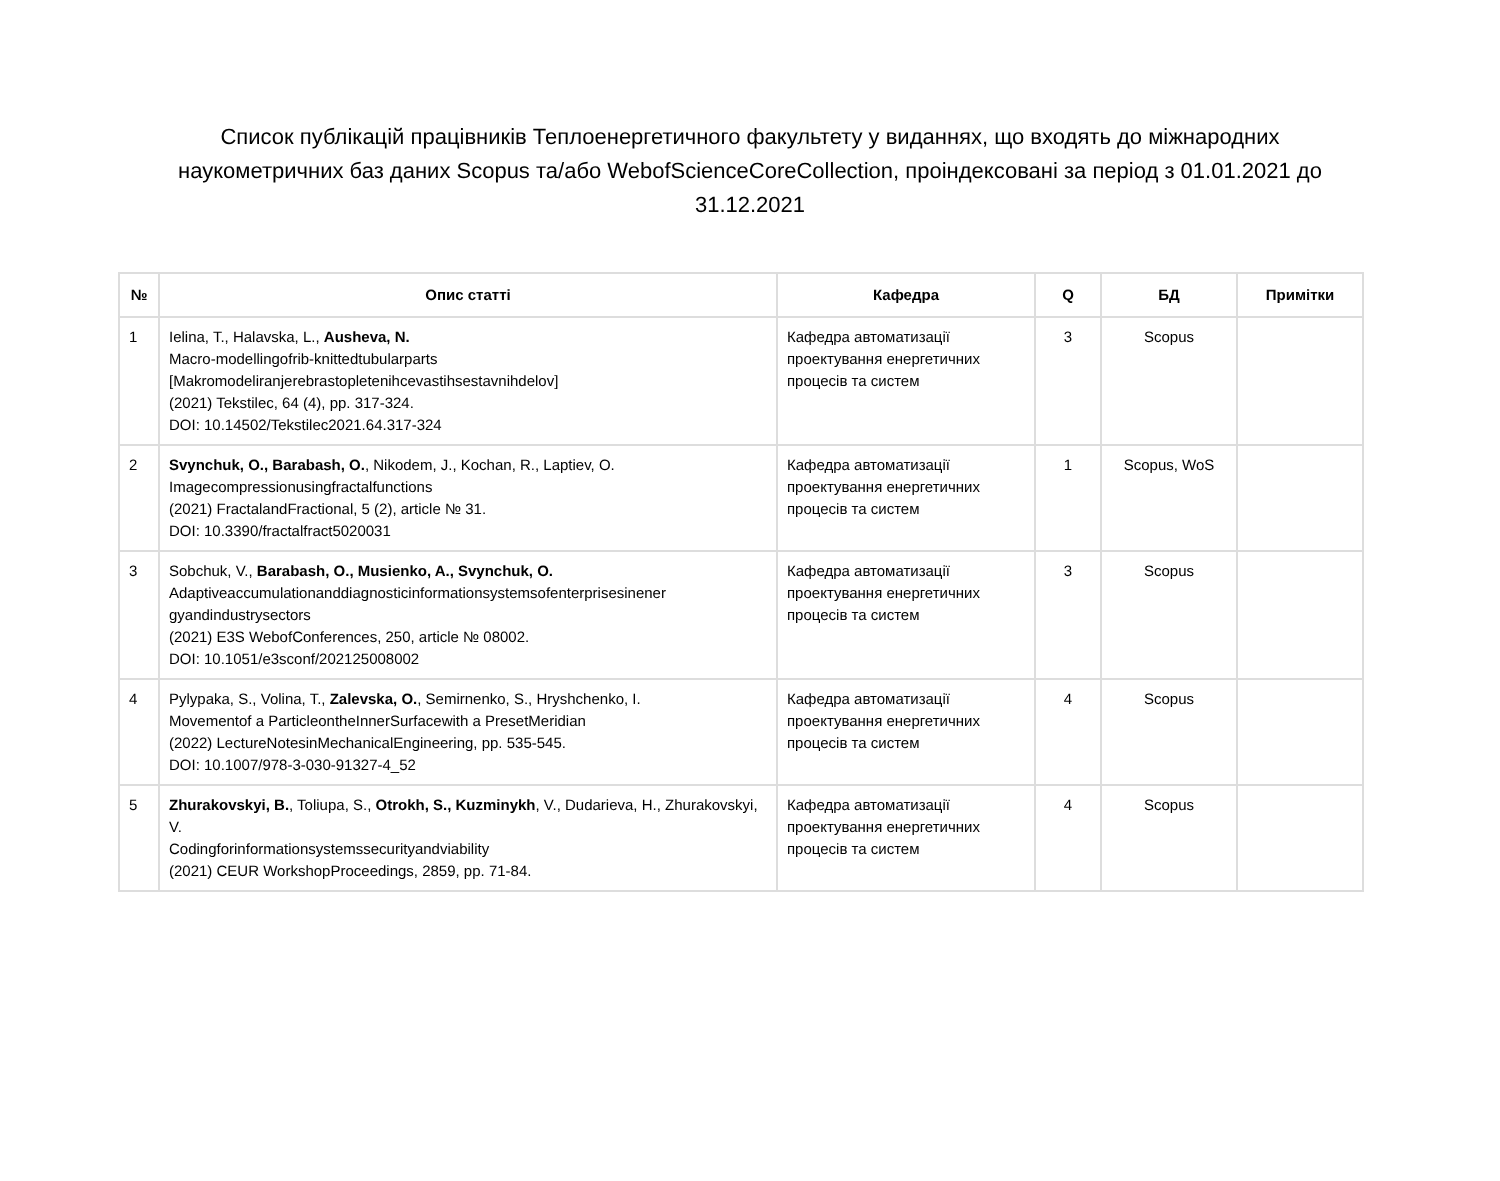Список публікацій працівників Теплоенергетичного факультету у виданнях, що входять до міжнародних наукометричних баз даних Scopus та/або WebofScienceCoreCollection, проіндексовані за період з 01.01.2021 до 31.12.2021
| № | Опис статті | Кафедра | Q | БД | Примітки |
| --- | --- | --- | --- | --- | --- |
| 1 | Ielina, T., Halavska, L., Ausheva, N. Macro-modellingofrib-knittedtubularparts [Makromodeliranjerebrastopletenihcevastihsestavnihdelov] (2021) Tekstilec, 64 (4), pp. 317-324. DOI: 10.14502/Tekstilec2021.64.317-324 | Кафедра автоматизації проектування енергетичних процесів та систем | 3 | Scopus | |
| 2 | Svynchuk, O., Barabash, O. , Nikodem, J., Kochan, R., Laptiev, O. Imagecompressionusingfractalfunctions (2021) FractalandFractional, 5 (2), article № 31. DOI: 10.3390/fractalfract5020031 | Кафедра автоматизації проектування енергетичних процесів та систем | 1 | Scopus, WoS | |
| 3 | Sobchuk, V., Barabash, O., Musienko, A., Svynchuk, O. Adaptiveaccumulationanddiagnosticinformationsystemsofenterprisesinener gyandindustrysectors (2021) E3S WebofConferences, 250, article № 08002. DOI: 10.1051/e3sconf/202125008002 | Кафедра автоматизації проектування енергетичних процесів та систем | 3 | Scopus | |
| 4 | Pylypaka, S., Volina, T., Zalevska, O. , Semirnenko, S., Hryshchenko, I. Movementof a ParticleontheInnerSurfacewith a PresetMeridian (2022) LectureNotesinMechanicalEngineering, pp. 535-545. DOI: 10.1007/978-3-030-91327-4_52 | Кафедра автоматизації проектування енергетичних процесів та систем | 4 | Scopus | |
| 5 | Zhurakovskyi, B. , Toliupa, S., Otrokh, S., Kuzminykh , V., Dudarieva, H., Zhurakovskyi, V. Codingforinformationsystemssecurityandviability (2021) CEUR WorkshopProceedings, 2859, pp. 71-84. | Кафедра автоматизації проектування енергетичних процесів та систем | 4 | Scopus | |